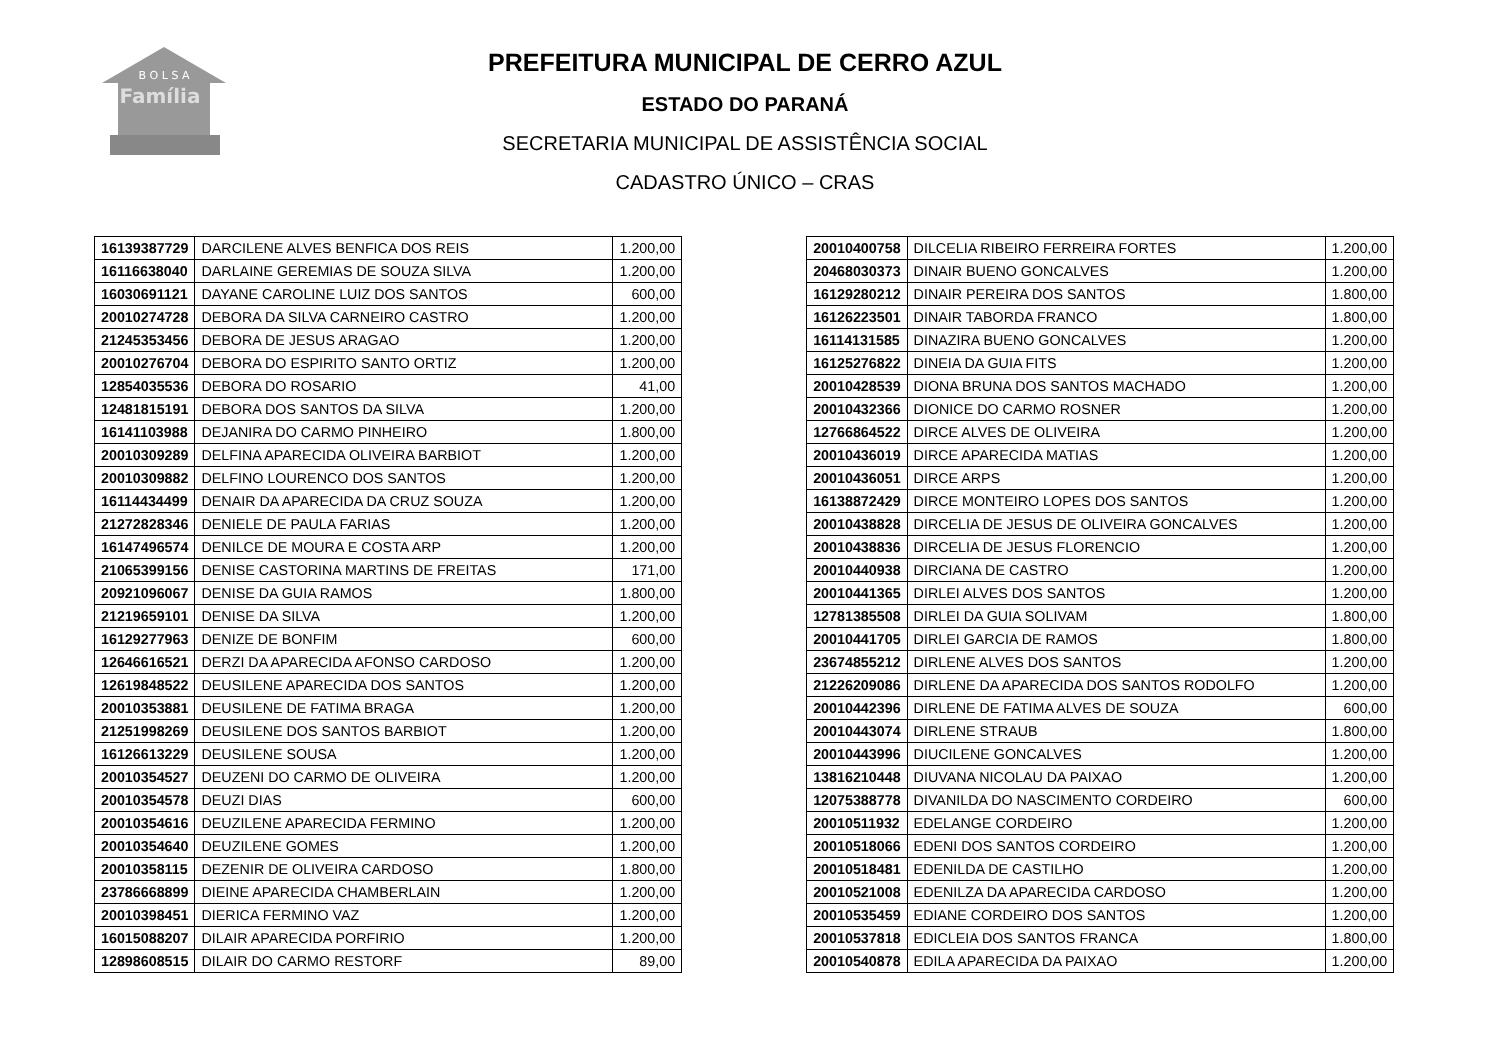B O L S A
Família
PREFEITURA MUNICIPAL DE CERRO AZUL
ESTADO DO PARANÁ
SECRETARIA MUNICIPAL DE ASSISTÊNCIA SOCIAL
CADASTRO ÚNICO – CRAS
| 16139387729 | DARCILENE ALVES BENFICA DOS REIS | 1.200,00 |
| 16116638040 | DARLAINE GEREMIAS DE SOUZA SILVA | 1.200,00 |
| 16030691121 | DAYANE CAROLINE LUIZ DOS SANTOS | 600,00 |
| 20010274728 | DEBORA DA SILVA CARNEIRO CASTRO | 1.200,00 |
| 21245353456 | DEBORA DE JESUS ARAGAO | 1.200,00 |
| 20010276704 | DEBORA DO ESPIRITO SANTO ORTIZ | 1.200,00 |
| 12854035536 | DEBORA DO ROSARIO | 41,00 |
| 12481815191 | DEBORA DOS SANTOS DA SILVA | 1.200,00 |
| 16141103988 | DEJANIRA DO CARMO PINHEIRO | 1.800,00 |
| 20010309289 | DELFINA APARECIDA OLIVEIRA BARBIOT | 1.200,00 |
| 20010309882 | DELFINO LOURENCO DOS SANTOS | 1.200,00 |
| 16114434499 | DENAIR DA APARECIDA DA CRUZ SOUZA | 1.200,00 |
| 21272828346 | DENIELE DE PAULA FARIAS | 1.200,00 |
| 16147496574 | DENILCE DE MOURA E COSTA ARP | 1.200,00 |
| 21065399156 | DENISE CASTORINA MARTINS DE FREITAS | 171,00 |
| 20921096067 | DENISE DA GUIA RAMOS | 1.800,00 |
| 21219659101 | DENISE DA SILVA | 1.200,00 |
| 16129277963 | DENIZE DE BONFIM | 600,00 |
| 12646616521 | DERZI DA APARECIDA AFONSO CARDOSO | 1.200,00 |
| 12619848522 | DEUSILENE APARECIDA DOS SANTOS | 1.200,00 |
| 20010353881 | DEUSILENE DE FATIMA BRAGA | 1.200,00 |
| 21251998269 | DEUSILENE DOS SANTOS BARBIOT | 1.200,00 |
| 16126613229 | DEUSILENE SOUSA | 1.200,00 |
| 20010354527 | DEUZENI DO CARMO DE OLIVEIRA | 1.200,00 |
| 20010354578 | DEUZI DIAS | 600,00 |
| 20010354616 | DEUZILENE APARECIDA FERMINO | 1.200,00 |
| 20010354640 | DEUZILENE GOMES | 1.200,00 |
| 20010358115 | DEZENIR DE OLIVEIRA CARDOSO | 1.800,00 |
| 23786668899 | DIEINE APARECIDA CHAMBERLAIN | 1.200,00 |
| 20010398451 | DIERICA FERMINO VAZ | 1.200,00 |
| 16015088207 | DILAIR APARECIDA PORFIRIO | 1.200,00 |
| 12898608515 | DILAIR DO CARMO RESTORF | 89,00 |
| 20010400758 | DILCELIA RIBEIRO FERREIRA FORTES | 1.200,00 |
| 20468030373 | DINAIR BUENO GONCALVES | 1.200,00 |
| 16129280212 | DINAIR PEREIRA DOS SANTOS | 1.800,00 |
| 16126223501 | DINAIR TABORDA FRANCO | 1.800,00 |
| 16114131585 | DINAZIRA BUENO GONCALVES | 1.200,00 |
| 16125276822 | DINEIA DA GUIA FITS | 1.200,00 |
| 20010428539 | DIONA BRUNA DOS SANTOS MACHADO | 1.200,00 |
| 20010432366 | DIONICE DO CARMO ROSNER | 1.200,00 |
| 12766864522 | DIRCE ALVES DE OLIVEIRA | 1.200,00 |
| 20010436019 | DIRCE APARECIDA MATIAS | 1.200,00 |
| 20010436051 | DIRCE ARPS | 1.200,00 |
| 16138872429 | DIRCE MONTEIRO LOPES DOS SANTOS | 1.200,00 |
| 20010438828 | DIRCELIA DE JESUS DE OLIVEIRA GONCALVES | 1.200,00 |
| 20010438836 | DIRCELIA DE JESUS FLORENCIO | 1.200,00 |
| 20010440938 | DIRCIANA DE CASTRO | 1.200,00 |
| 20010441365 | DIRLEI ALVES DOS SANTOS | 1.200,00 |
| 12781385508 | DIRLEI DA GUIA SOLIVAM | 1.800,00 |
| 20010441705 | DIRLEI GARCIA DE RAMOS | 1.800,00 |
| 23674855212 | DIRLENE ALVES DOS SANTOS | 1.200,00 |
| 21226209086 | DIRLENE DA APARECIDA DOS SANTOS RODOLFO | 1.200,00 |
| 20010442396 | DIRLENE DE FATIMA ALVES DE SOUZA | 600,00 |
| 20010443074 | DIRLENE STRAUB | 1.800,00 |
| 20010443996 | DIUCILENE GONCALVES | 1.200,00 |
| 13816210448 | DIUVANA NICOLAU DA PAIXAO | 1.200,00 |
| 12075388778 | DIVANILDA DO NASCIMENTO CORDEIRO | 600,00 |
| 20010511932 | EDELANGE CORDEIRO | 1.200,00 |
| 20010518066 | EDENI DOS SANTOS CORDEIRO | 1.200,00 |
| 20010518481 | EDENILDA DE CASTILHO | 1.200,00 |
| 20010521008 | EDENILZA DA APARECIDA CARDOSO | 1.200,00 |
| 20010535459 | EDIANE CORDEIRO DOS SANTOS | 1.200,00 |
| 20010537818 | EDICLEIA DOS SANTOS FRANCA | 1.800,00 |
| 20010540878 | EDILA APARECIDA DA PAIXAO | 1.200,00 |